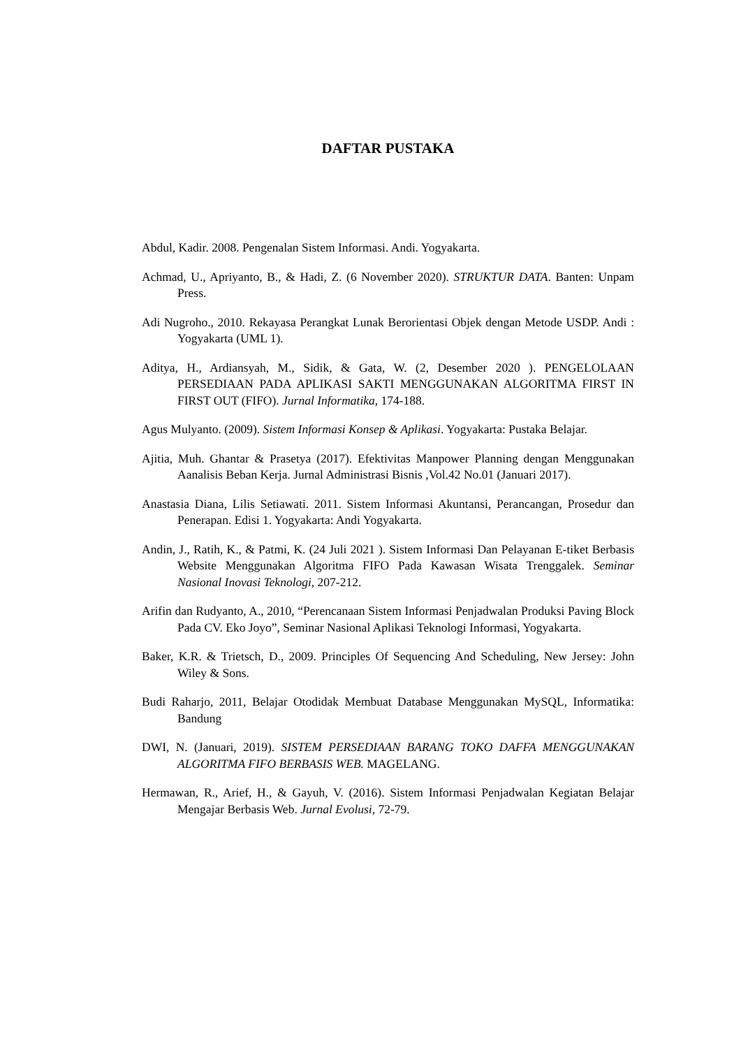DAFTAR PUSTAKA
Abdul, Kadir. 2008. Pengenalan Sistem Informasi. Andi. Yogyakarta.
Achmad, U., Apriyanto, B., & Hadi, Z. (6 November 2020). STRUKTUR DATA. Banten: Unpam Press.
Adi Nugroho., 2010. Rekayasa Perangkat Lunak Berorientasi Objek dengan Metode USDP. Andi : Yogyakarta (UML 1).
Aditya, H., Ardiansyah, M., Sidik, & Gata, W. (2, Desember 2020 ). PENGELOLAAN PERSEDIAAN PADA APLIKASI SAKTI MENGGUNAKAN ALGORITMA FIRST IN FIRST OUT (FIFO). Jurnal Informatika, 174-188.
Agus Mulyanto. (2009). Sistem Informasi Konsep & Aplikasi. Yogyakarta: Pustaka Belajar.
Ajitia, Muh. Ghantar & Prasetya (2017). Efektivitas Manpower Planning dengan Menggunakan Aanalisis Beban Kerja. Jurnal Administrasi Bisnis ,Vol.42 No.01 (Januari 2017).
Anastasia Diana, Lilis Setiawati. 2011. Sistem Informasi Akuntansi, Perancangan, Prosedur dan Penerapan. Edisi 1. Yogyakarta: Andi Yogyakarta.
Andin, J., Ratih, K., & Patmi, K. (24 Juli 2021 ). Sistem Informasi Dan Pelayanan E-tiket Berbasis Website Menggunakan Algoritma FIFO Pada Kawasan Wisata Trenggalek. Seminar Nasional Inovasi Teknologi, 207-212.
Arifin dan Rudyanto, A., 2010, “Perencanaan Sistem Informasi Penjadwalan Produksi Paving Block Pada CV. Eko Joyo”, Seminar Nasional Aplikasi Teknologi Informasi, Yogyakarta.
Baker, K.R. & Trietsch, D., 2009. Principles Of Sequencing And Scheduling, New Jersey: John Wiley & Sons.
Budi Raharjo, 2011, Belajar Otodidak Membuat Database Menggunakan MySQL, Informatika: Bandung
DWI, N. (Januari, 2019). SISTEM PERSEDIAAN BARANG TOKO DAFFA MENGGUNAKAN ALGORITMA FIFO BERBASIS WEB. MAGELANG.
Hermawan, R., Arief, H., & Gayuh, V. (2016). Sistem Informasi Penjadwalan Kegiatan Belajar Mengajar Berbasis Web. Jurnal Evolusi, 72-79.